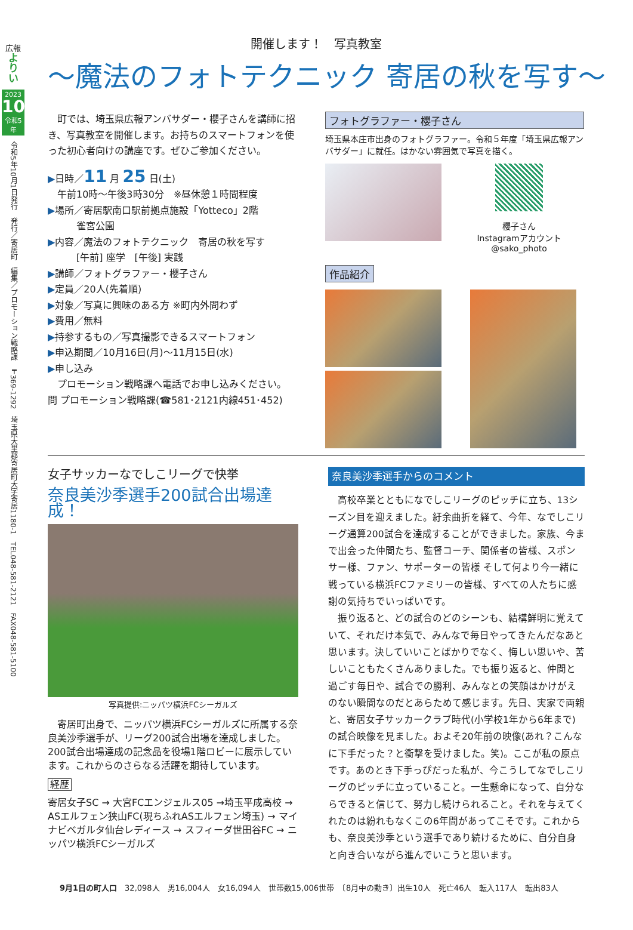広報
よ
り
い
2023
10
令和5年
令和5年10月1日発行　発行／寄居町　編集／プロモーション戦略課　〒369-1292　埼玉県大里郡寄居町大字寄居1180-1　TEL048-581-2121　FAX048-581-5100
開催します！　写真教室
～魔法のフォトテクニック 寄居の秋を写す～
町では、埼玉県広報アンバサダー・櫻子さんを講師に招き、写真教室を開催します。お持ちのスマートフォンを使った初心者向けの講座です。ぜひご参加ください。
▶日時／11 月 25 日(土)
午前10時～午後3時30分　※昼休憩１時間程度
▶場所／寄居駅南口駅前拠点施設「Yotteco」2階
　　　雀宮公園
▶内容／魔法のフォトテクニック　寄居の秋を写す
　　　[午前] 座学　[午後] 実践
▶講師／フォトグラファー・櫻子さん
▶定員／20人(先着順)
▶対象／写真に興味のある方 ※町内外問わず
▶費用／無料
▶持参するもの／写真撮影できるスマートフォン
▶申込期間／10月16日(月)～11月15日(水)
▶申し込み
プロモーション戦略課へ電話でお申し込みください。
問 プロモーション戦略課(☎581･2121内線451･452)
フォトグラファー・櫻子さん
埼玉県本庄市出身のフォトグラファー。令和５年度「埼玉県広報アンバサダー」に就任。はかない雰囲気で写真を描く。
櫻子さん
Instagramアカウント
@sako_photo
作品紹介
女子サッカーなでしこリーグで快挙
奈良美沙季選手200試合出場達成！
写真提供:ニッパツ横浜FCシーガルズ
寄居町出身で、ニッパツ横浜FCシーガルズに所属する奈良美沙季選手が、リーグ200試合出場を達成しました。200試合出場達成の記念品を役場1階ロビーに展示しています。これからのさらなる活躍を期待しています。
経歴
寄居女子SC → 大宮FCエンジェルス05 →埼玉平成高校 → ASエルフェン狭山FC(現ちふれASエルフェン埼玉) → マイナビベガルタ仙台レディース → スフィーダ世田谷FC → ニッパツ横浜FCシーガルズ
奈良美沙季選手からのコメント
高校卒業とともになでしこリーグのピッチに立ち、13シーズン目を迎えました。紆余曲折を経て、今年、なでしこリーグ通算200試合を達成することができました。家族、今まで出会った仲間たち、監督コーチ、関係者の皆様、スポンサー様、ファン、サポーターの皆様 そして何より今一緒に戦っている横浜FCファミリーの皆様、すべての人たちに感謝の気持ちでいっぱいです。
振り返ると、どの試合のどのシーンも、結構鮮明に覚えていて、それだけ本気で、みんなで毎日やってきたんだなあと思います。決していいことばかりでなく、悔しい思いや、苦しいこともたくさんありました。でも振り返ると、仲間と過ごす毎日や、試合での勝利、みんなとの笑顔はかけがえのない瞬間なのだとあらためて感じます。先日、実家で両親と、寄居女子サッカークラブ時代(小学校1年から6年まで)の試合映像を見ました。およそ20年前の映像(あれ？こんなに下手だった？と衝撃を受けました。笑)。ここが私の原点です。あのとき下手っぴだった私が、今こうしてなでしこリーグのピッチに立っていること。一生懸命になって、自分ならできると信じて、努力し続けられること。それを与えてくれたのは紛れもなくこの6年間があってこそです。これからも、奈良美沙季という選手であり続けるために、自分自身と向き合いながら進んでいこうと思います。
9月1日の町人口　32,098人　男16,004人　女16,094人　世帯数15,006世帯　〔8月中の動き〕出生10人　死亡46人　転入117人　転出83人